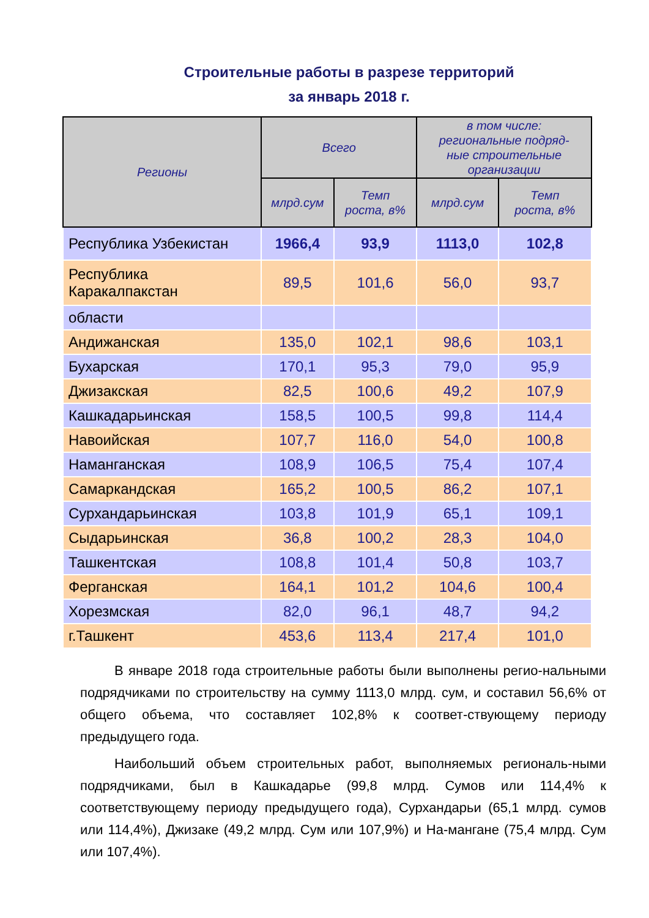Строительные работы в разрезе территорий
за январь 2018 г.
| Регионы | Всего | | в том числе: региональные подряд- ные строительные организации | |
| --- | --- | --- | --- | --- |
| | млрд.сум | Темп роста, в% | млрд.сум | Темп роста, в% |
| Республика Узбекистан | 1966,4 | 93,9 | 1113,0 | 102,8 |
| Республика Каракалпакстан | 89,5 | 101,6 | 56,0 | 93,7 |
| области | | | | |
| Андижанская | 135,0 | 102,1 | 98,6 | 103,1 |
| Бухарская | 170,1 | 95,3 | 79,0 | 95,9 |
| Джизакская | 82,5 | 100,6 | 49,2 | 107,9 |
| Кашкадарьинская | 158,5 | 100,5 | 99,8 | 114,4 |
| Навоийская | 107,7 | 116,0 | 54,0 | 100,8 |
| Наманганская | 108,9 | 106,5 | 75,4 | 107,4 |
| Самаркандская | 165,2 | 100,5 | 86,2 | 107,1 |
| Сурхандарьинская | 103,8 | 101,9 | 65,1 | 109,1 |
| Сыдарьинская | 36,8 | 100,2 | 28,3 | 104,0 |
| Ташкентская | 108,8 | 101,4 | 50,8 | 103,7 |
| Ферганская | 164,1 | 101,2 | 104,6 | 100,4 |
| Хорезмская | 82,0 | 96,1 | 48,7 | 94,2 |
| г.Ташкент | 453,6 | 113,4 | 217,4 | 101,0 |
В январе 2018 года строительные работы были выполнены регио-нальными подрядчиками по строительству на сумму 1113,0 млрд. сум, и составил 56,6% от общего объема, что составляет 102,8% к соответ-ствующему периоду предыдущего года.
Наибольший объем строительных работ, выполняемых региональ-ными подрядчиками, был в Кашкадарье (99,8 млрд. Сумов или 114,4% к соответствующему периоду предыдущего года), Сурхандарьи (65,1 млрд. сумов или 114,4%), Джизаке (49,2 млрд. Сум или 107,9%) и На-мангане (75,4 млрд. Сум или 107,4%).